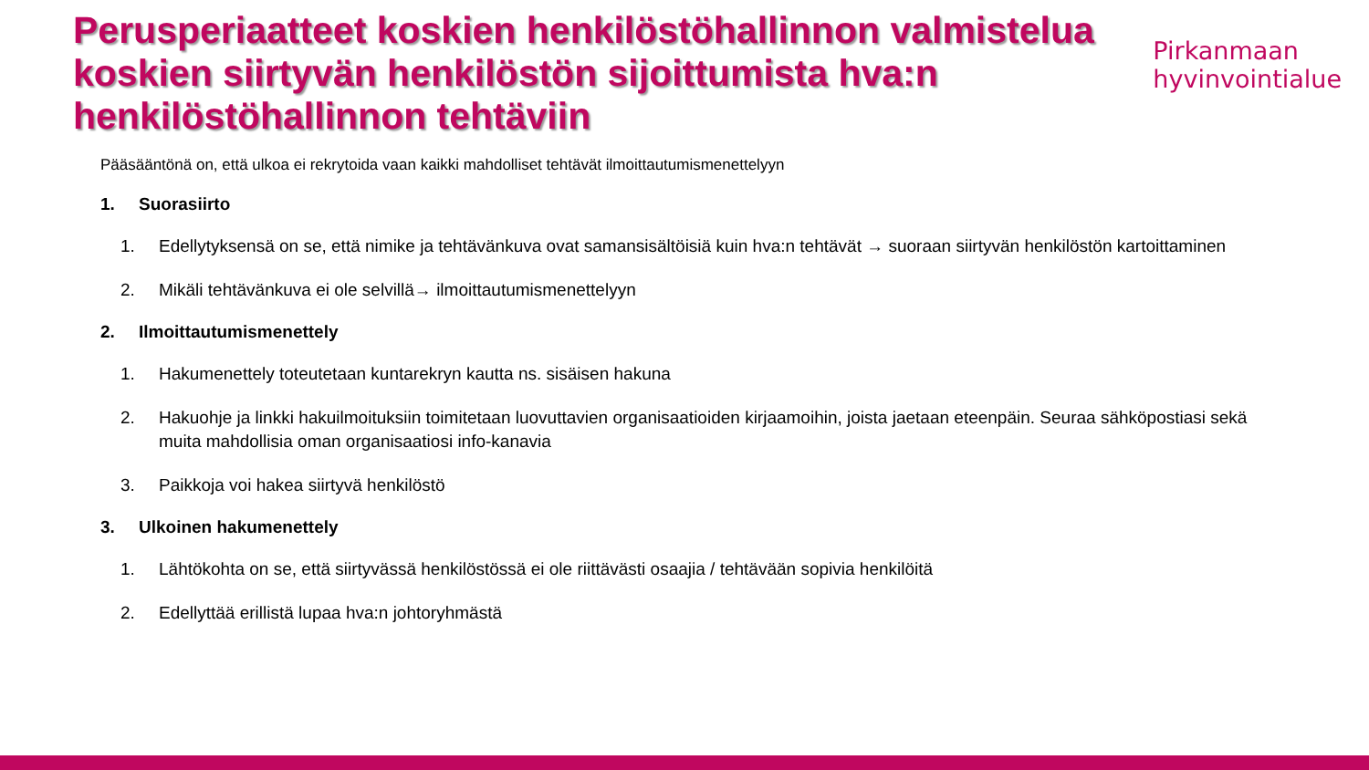Perusperiaatteet koskien henkilöstöhallinnon valmistelua koskien siirtyvän henkilöstön sijoittumista hva:n henkilöstöhallinnon tehtäviin
Pirkanmaan
hyvinvointialue
Pääsääntönä on, että ulkoa ei rekrytoida vaan kaikki mahdolliset tehtävät ilmoittautumismenettelyyn
1. Suorasiirto
1. Edellytyksensä on se, että nimike ja tehtävänkuva ovat samansisältöisiä kuin hva:n tehtävät → suoraan siirtyvän henkilöstön kartoittaminen
2. Mikäli tehtävänkuva ei ole selvillä→ ilmoittautumismenettelyyn
2. Ilmoittautumismenettely
1. Hakumenettely toteutetaan kuntarekryn kautta ns. sisäisen hakuna
2. Hakuohje ja linkki hakuilmoituksiin toimitetaan luovuttavien organisaatioiden kirjaamoihin, joista jaetaan eteenpäin. Seuraa sähköpostiasi sekä muita mahdollisia oman organisaatiosi info-kanavia
3. Paikkoja voi hakea siirtyvä henkilöstö
3. Ulkoinen hakumenettely
1. Lähtökohta on se, että siirtyvässä henkilöstössä ei ole riittävästi osaajia / tehtävään sopivia henkilöitä
2. Edellyttää erillistä lupaa hva:n johtoryhmästä